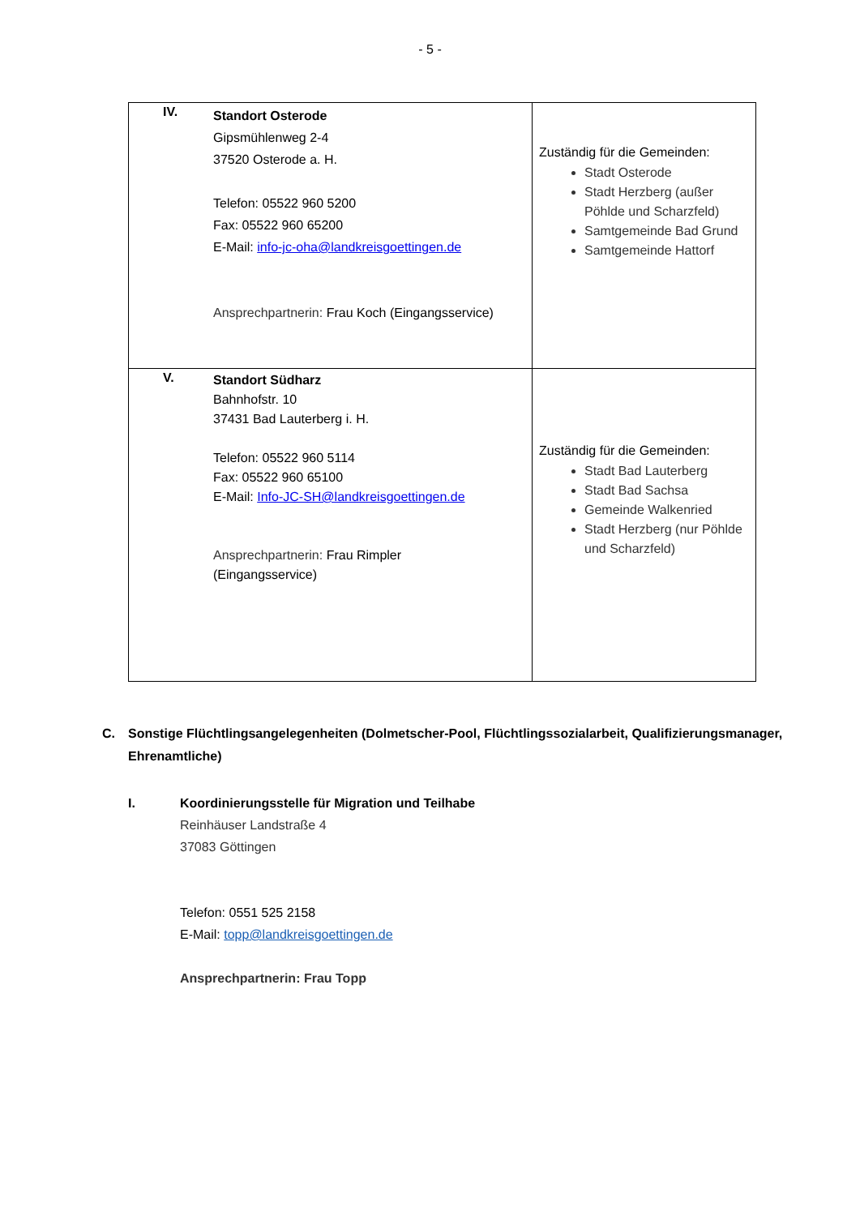- 5 -
| IV. Standort Osterode Gipsmühlenweg 2-4 37520 Osterode a. H. Telefon: 05522 960 5200 Fax: 05522 960 65200 E-Mail: info-jc-oha@landkreisgoettingen.de Ansprechpartnerin: Frau Koch (Eingangsservice) | Zuständig für die Gemeinden: Stadt Osterode Stadt Herzberg (außer Pöhlde und Scharzfeld) Samtgemeinde Bad Grund Samtgemeinde Hattorf |
| V. Standort Südharz Bahnhofstr. 10 37431 Bad Lauterberg i. H. Telefon: 05522 960 5114 Fax: 05522 960 65100 E-Mail: Info-JC-SH@landkreisgoettingen.de Ansprechpartnerin: Frau Rimpler (Eingangsservice) | Zuständig für die Gemeinden: Stadt Bad Lauterberg Stadt Bad Sachsa Gemeinde Walkenried Stadt Herzberg (nur Pöhlde und Scharzfeld) |
C. Sonstige Flüchtlingsangelegenheiten (Dolmetscher-Pool, Flüchtlingssozialarbeit, Qualifizierungsmanager, Ehrenamtliche)
I. Koordinierungsstelle für Migration und Teilhabe
Reinhäuser Landstraße 4
37083 Göttingen
Telefon: 0551 525 2158
E-Mail: topp@landkreisgoettingen.de
Ansprechpartnerin: Frau Topp